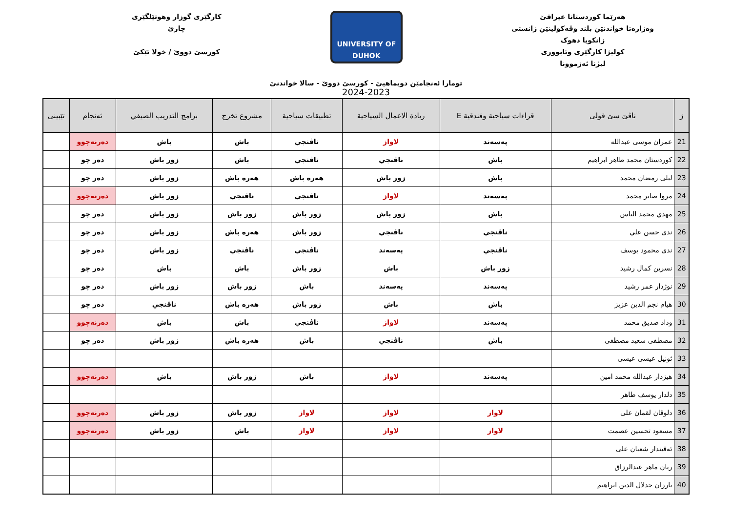هەرێما کوردستانا عیراقێ
وەزارەتا خواندنێن بلند وڤەکولینێن زانستی
زانکویا دهوک
کولیژا کارگێری وئابووری
لیژنا ئەزموونا
UNIVERSITY OF DUHOK
کارگێری گوزار وهوتێلگێری
چارێ
کورسێ دووێ / خولا ئێکێ
تومارا ئەنجامێن دویماهیێ - کورسێ دووێ - سالا خواندنێ
2024-2023
| ژ | ناڤێ سێ قولی | قراءات سياحية وفندقية E | ريادة الاعمال السياحية | تطبيقات سياحية | مشروع تخرج | برامج التدريب الصيفي | ئەنجام | تێبینی |
| --- | --- | --- | --- | --- | --- | --- | --- | --- |
| 21 | عمران موسى عبدالله | پەسەند | لاواز | ناڤنجي | باش | باش | دەرنەچوو | |
| 22 | كوردستان محمد طاهر ابراهيم | باش | ناڤنجي | ناڤنجي | باش | زور باش | دەر چو | |
| 23 | ليلى رمضان محمد | باش | زور باش | هەرە باش | هەرە باش | زور باش | دەر چو | |
| 24 | مروا صابر محمد | پەسەند | لاواز | ناڤنجي | ناڤنجي | زور باش | دەرنەچوو | |
| 25 | مهدي محمد الياس | باش | زور باش | زور باش | زور باش | زور باش | دەر چو | |
| 26 | ندى حسن علي | ناڤنجي | ناڤنجي | زور باش | هەرە باش | زور باش | دەر چو | |
| 27 | ندى محمود يوسف | ناڤنجي | پەسەند | ناڤنجي | ناڤنجي | زور باش | دەر چو | |
| 28 | نسرين كمال رشيد | زور باش | باش | زور باش | باش | باش | دەر چو | |
| 29 | نوژدار عمر رشيد | پەسەند | پەسەند | باش | زور باش | زور باش | دەر چو | |
| 30 | هيام نجم الدين عزيز | باش | باش | زور باش | هەرە باش | ناڤنجي | دەر چو | |
| 31 | وداد صديق محمد | پەسەند | لاواز | ناڤنجي | باش | باش | دەرنەچوو | |
| 32 | مصطفى سعيد مصطفى | باش | ناڤنجي | باش | هەرە باش | زور باش | دەر چو | |
| 33 | ئونيل عيسى عيسى | | | | | | | |
| 34 | هيزدار عبدالله محمد امين | پەسەند | لاواز | باش | زور باش | باش | دەرنەچوو | |
| 35 | دلدار يوسف طاهر | | | | | | | |
| 36 | دلوڤان لقمان على | لاواز | لاواز | لاواز | زور باش | زور باش | دەرنەچوو | |
| 37 | مسعود تحسين عصمت | لاواز | لاواز | لاواز | باش | زور باش | دەرنەچوو | |
| 38 | ئەڤيندار شعبان على | | | | | | | |
| 39 | ريان ماهر عبدالرزاق | | | | | | | |
| 40 | بارزان جدلال الدين ابراهيم | | | | | | | |